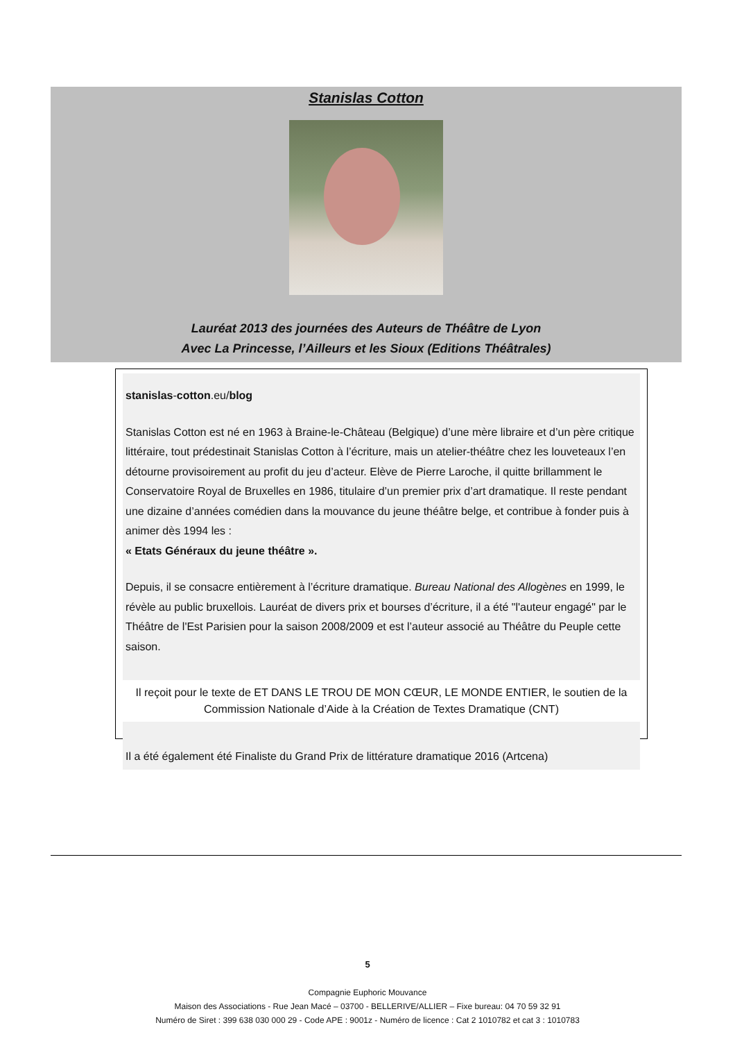Stanislas Cotton
Lauréat 2013 des journées des Auteurs de Théâtre de Lyon
Avec La Princesse, l’Ailleurs et les Sioux (Editions Théâtrales)
stanislas-cotton.eu/blog
Stanislas Cotton est né en 1963 à Braine-le-Château (Belgique) d’une mère libraire et d’un père critique littéraire, tout prédestinait Stanislas Cotton à l’écriture, mais un atelier-théâtre chez les louveteaux l’en détourne provisoirement au profit du jeu d’acteur. Elève de Pierre Laroche, il quitte brillamment le Conservatoire Royal de Bruxelles en 1986, titulaire d’un premier prix d’art dramatique. Il reste pendant une dizaine d’années comédien dans la mouvance du jeune théâtre belge, et contribue à fonder puis à animer dès 1994 les :
« Etats Généraux du jeune théâtre ».
Depuis, il se consacre entièrement à l’écriture dramatique. Bureau National des Allogènes en 1999, le révèle au public bruxellois. Lauréat de divers prix et bourses d’écriture, il a été "l'auteur engagé" par le Théâtre de l'Est Parisien pour la saison 2008/2009 et est l’auteur associé au Théâtre du Peuple cette saison.
Il reçoit pour le texte de ET DANS LE TROU DE MON CŒUR, LE MONDE ENTIER, le soutien de la Commission Nationale d’Aide à la Création de Textes Dramatique (CNT)
Il a été également été Finaliste du Grand Prix de littérature dramatique 2016 (Artcena)
5
Compagnie Euphoric Mouvance
Maison des Associations - Rue Jean Macé – 03700 - BELLERIVE/ALLIER – Fixe bureau: 04 70 59 32 91
Numéro de Siret : 399 638 030 000 29 - Code APE : 9001z - Numéro de licence : Cat 2 1010782 et cat 3 : 1010783